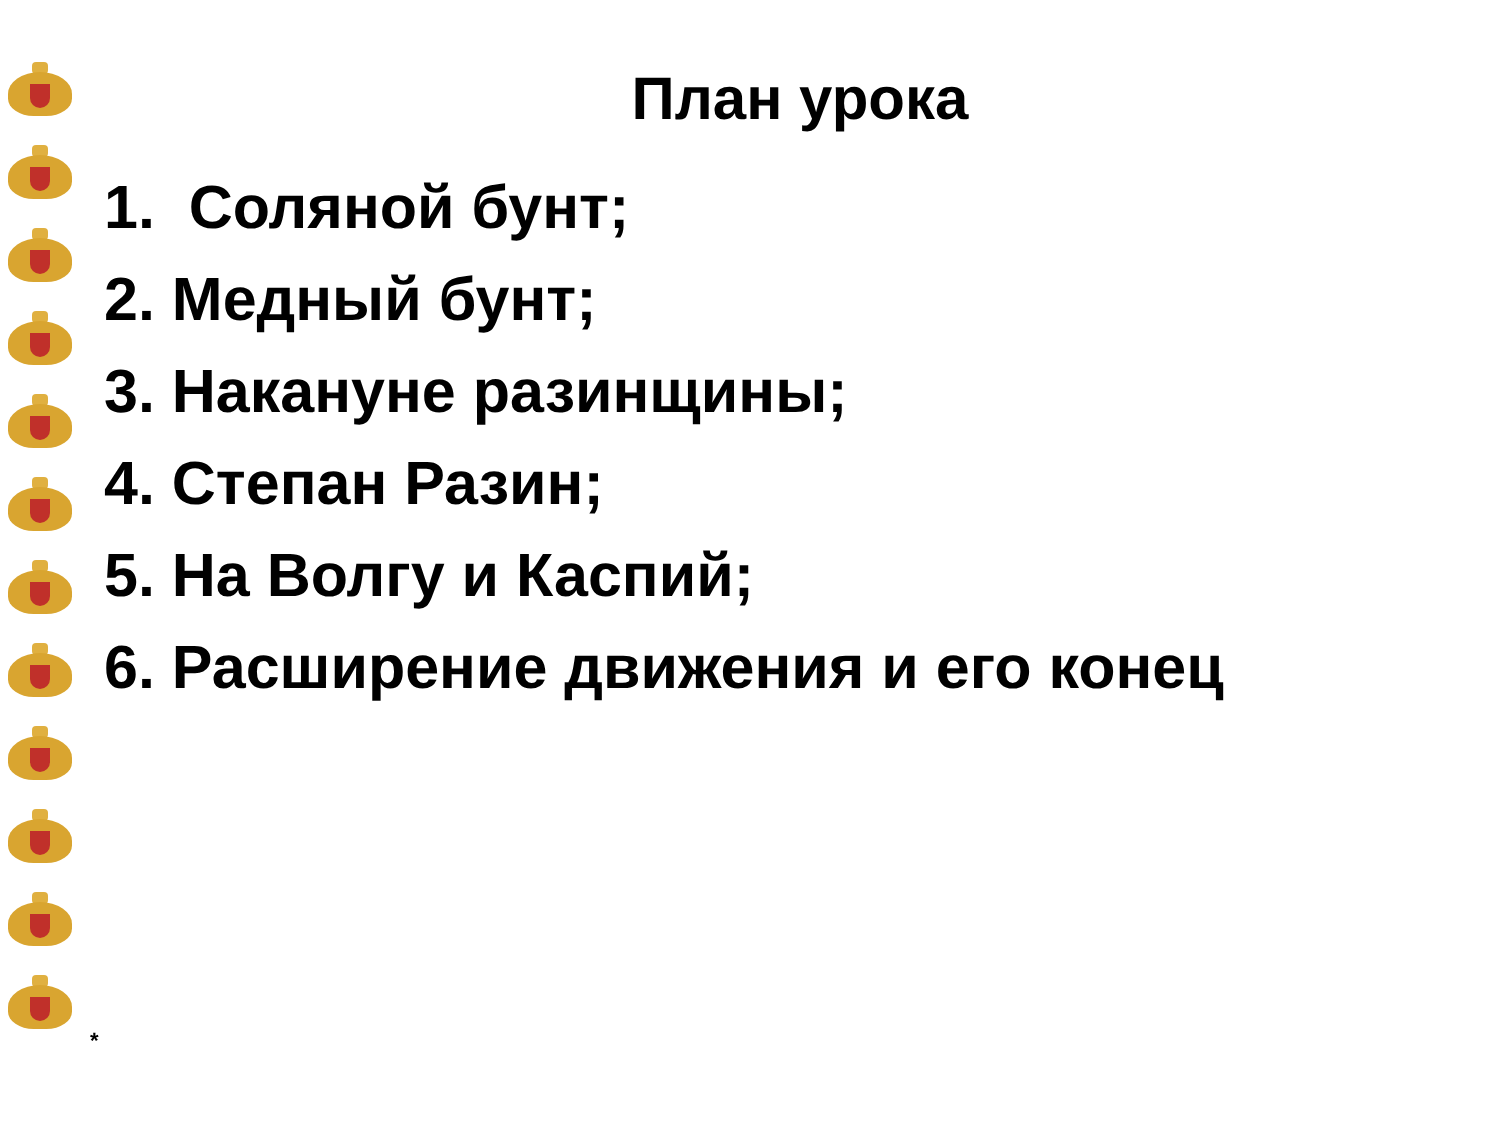План урока
1. Соляной бунт;
2. Медный бунт;
3. Накануне разинщины;
4. Степан Разин;
5. На Волгу и Каспий;
6. Расширение движения и его конец
*